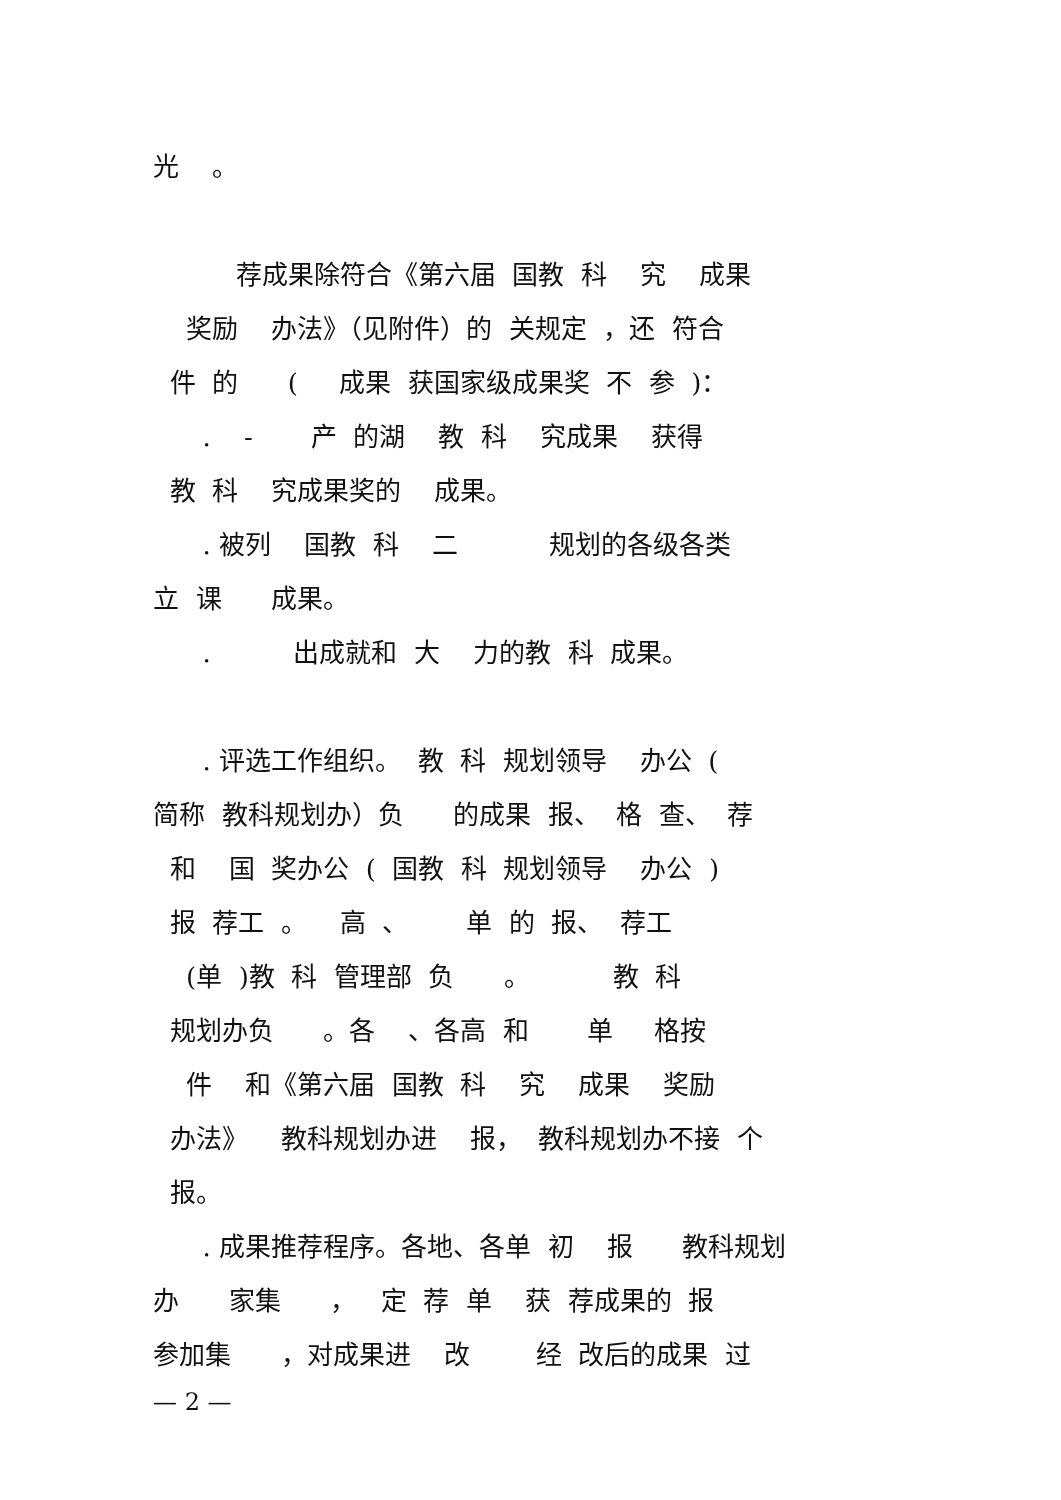光 。
荐成果除符合《第六届 国教 科 究 成果
奖励 办法》（见附件）的 关规定 ，还 符合
件 的 ( 成果 获国家级成果奖 不 参 )：
. - 产 的湖 教 科 究成果 获得
教 科 究成果奖的 成果。
. 被列 国教 科 二 规划的各级各类
立 课 成果。
. 出成就和 大 力的教 科 成果。
. 评选工作组织。 教 科 规划领导 办公 (
简称 教科规划办）负 的成果 报、 格 查、 荐
和 国 奖办公 ( 国教 科 规划领导 办公 )
报 荐工 。 高 、 单 的 报、 荐工
(单 )教 科 管理部 负 。 教 科
规划办负 。各 、各高 和 单 格按
件 和《第六届 国教 科 究 成果 奖励
办法》 教科规划办进 报， 教科规划办不接 个
报。
. 成果推荐程序。各地、各单 初 报 教科规划
办 家集 ， 定 荐 单 获 荐成果的 报
参加集 ，对成果进 改 经 改后的成果 过
— 2 —